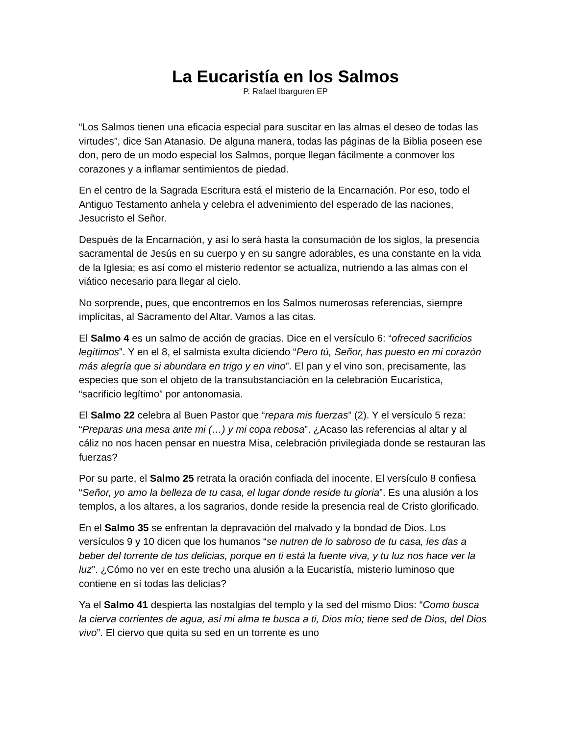La Eucaristía en los Salmos
P. Rafael Ibarguren EP
“Los Salmos tienen una eficacia especial para suscitar en las almas el deseo de todas las virtudes”, dice San Atanasio. De alguna manera, todas las páginas de la Biblia poseen ese don, pero de un modo especial los Salmos, porque llegan fácilmente a conmover los corazones y a inflamar sentimientos de piedad.
En el centro de la Sagrada Escritura está el misterio de la Encarnación. Por eso, todo el Antiguo Testamento anhela y celebra el advenimiento del esperado de las naciones, Jesucristo el Señor.
Después de la Encarnación, y así lo será hasta la consumación de los siglos, la presencia sacramental de Jesús en su cuerpo y en su sangre adorables, es una constante en la vida de la Iglesia; es así como el misterio redentor se actualiza, nutriendo a las almas con el viático necesario para llegar al cielo.
No sorprende, pues, que encontremos en los Salmos numerosas referencias, siempre implícitas, al Sacramento del Altar. Vamos a las citas.
El Salmo 4 es un salmo de acción de gracias. Dice en el versículo 6: “ofreced sacrificios legítimos”. Y en el 8, el salmista exulta diciendo “Pero tú, Señor, has puesto en mi corazón más alegría que si abundara en trigo y en vino”. El pan y el vino son, precisamente, las especies que son el objeto de la transubstanciación en la celebración Eucarística, “sacrificio legítimo” por antonomasia.
El Salmo 22 celebra al Buen Pastor que “repara mis fuerzas” (2). Y el versículo 5 reza: “Preparas una mesa ante mi (…) y mi copa rebosa”. ¿Acaso las referencias al altar y al cáliz no nos hacen pensar en nuestra Misa, celebración privilegiada donde se restauran las fuerzas?
Por su parte, el Salmo 25 retrata la oración confiada del inocente. El versículo 8 confiesa “Señor, yo amo la belleza de tu casa, el lugar donde reside tu gloria”. Es una alusión a los templos, a los altares, a los sagrarios, donde reside la presencia real de Cristo glorificado.
En el Salmo 35 se enfrentan la depravación del malvado y la bondad de Dios. Los versículos 9 y 10 dicen que los humanos “se nutren de lo sabroso de tu casa, les das a beber del torrente de tus delicias, porque en ti está la fuente viva, y tu luz nos hace ver la luz”. ¿Cómo no ver en este trecho una alusión a la Eucaristía, misterio luminoso que contiene en sí todas las delicias?
Ya el Salmo 41 despierta las nostalgias del templo y la sed del mismo Dios: “Como busca la cierva corrientes de agua, así mi alma te busca a ti, Dios mío; tiene sed de Dios, del Dios vivo”. El ciervo que quita su sed en un torrente es uno